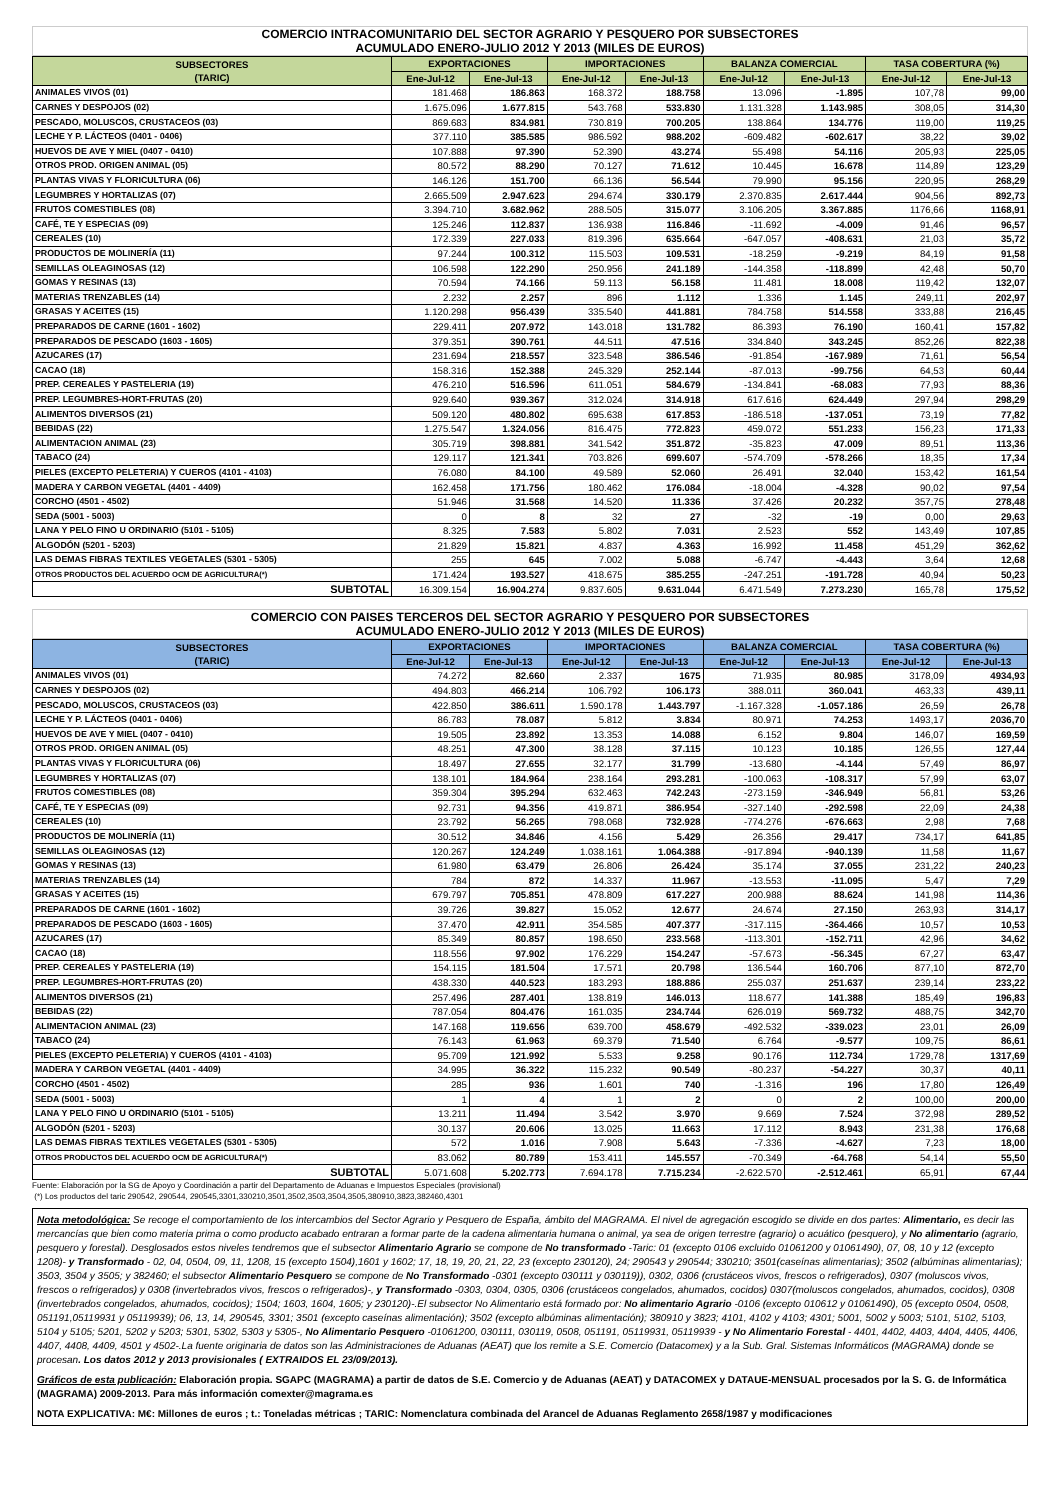COMERCIO INTRACOMUNITARIO DEL SECTOR AGRARIO Y PESQUERO POR SUBSECTORES
ACUMULADO ENERO-JULIO 2012 Y 2013 (MILES DE EUROS)
| SUBSECTORES (TARIC) | EXPORTACIONES | | IMPORTACIONES | | BALANZA COMERCIAL | | TASA COBERTURA (%) | |
| --- | --- | --- | --- | --- | --- | --- | --- | --- |
| | Ene-Jul-12 | Ene-Jul-13 | Ene-Jul-12 | Ene-Jul-13 | Ene-Jul-12 | Ene-Jul-13 | Ene-Jul-12 | Ene-Jul-13 |
| ANIMALES VIVOS (01) | 181.468 | 186.863 | 168.372 | 188.758 | 13.096 | -1.895 | 107,78 | 99,00 |
| CARNES Y DESPOJOS (02) | 1.675.096 | 1.677.815 | 543.768 | 533.830 | 1.131.328 | 1.143.985 | 308,05 | 314,30 |
| PESCADO, MOLUSCOS, CRUSTACEOS (03) | 869.683 | 834.981 | 730.819 | 700.205 | 138.864 | 134.776 | 119,00 | 119,25 |
| LECHE Y P. LÁCTEOS (0401 - 0406) | 377.110 | 385.585 | 986.592 | 988.202 | -609.482 | -602.617 | 38,22 | 39,02 |
| HUEVOS DE AVE Y MIEL (0407 - 0410) | 107.888 | 97.390 | 52.390 | 43.274 | 55.498 | 54.116 | 205,93 | 225,05 |
| OTROS PROD. ORIGEN ANIMAL (05) | 80.572 | 88.290 | 70.127 | 71.612 | 10.445 | 16.678 | 114,89 | 123,29 |
| PLANTAS VIVAS Y FLORICULTURA (06) | 146.126 | 151.700 | 66.136 | 56.544 | 79.990 | 95.156 | 220,95 | 268,29 |
| LEGUMBRES Y HORTALIZAS (07) | 2.665.509 | 2.947.623 | 294.674 | 330.179 | 2.370.835 | 2.617.444 | 904,56 | 892,73 |
| FRUTOS COMESTIBLES (08) | 3.394.710 | 3.682.962 | 288.505 | 315.077 | 3.106.205 | 3.367.885 | 1176,66 | 1168,91 |
| CAFÉ, TE Y ESPECIAS (09) | 125.246 | 112.837 | 136.938 | 116.846 | -11.692 | -4.009 | 91,46 | 96,57 |
| CEREALES (10) | 172.339 | 227.033 | 819.396 | 635.664 | -647.057 | -408.631 | 21,03 | 35,72 |
| PRODUCTOS DE MOLINERÍA (11) | 97.244 | 100.312 | 115.503 | 109.531 | -18.259 | -9.219 | 84,19 | 91,58 |
| SEMILLAS OLEAGINOSAS (12) | 106.598 | 122.290 | 250.956 | 241.189 | -144.358 | -118.899 | 42,48 | 50,70 |
| GOMAS Y RESINAS (13) | 70.594 | 74.166 | 59.113 | 56.158 | 11.481 | 18.008 | 119,42 | 132,07 |
| MATERIAS TRENZABLES (14) | 2.232 | 2.257 | 896 | 1.112 | 1.336 | 1.145 | 249,11 | 202,97 |
| GRASAS Y ACEITES (15) | 1.120.298 | 956.439 | 335.540 | 441.881 | 784.758 | 514.558 | 333,88 | 216,45 |
| PREPARADOS DE CARNE (1601 - 1602) | 229.411 | 207.972 | 143.018 | 131.782 | 86.393 | 76.190 | 160,41 | 157,82 |
| PREPARADOS DE PESCADO (1603 - 1605) | 379.351 | 390.761 | 44.511 | 47.516 | 334.840 | 343.245 | 852,26 | 822,38 |
| AZUCARES (17) | 231.694 | 218.557 | 323.548 | 386.546 | -91.854 | -167.989 | 71,61 | 56,54 |
| CACAO (18) | 158.316 | 152.388 | 245.329 | 252.144 | -87.013 | -99.756 | 64,53 | 60,44 |
| PREP. CEREALES Y PASTELERIA (19) | 476.210 | 516.596 | 611.051 | 584.679 | -134.841 | -68.083 | 77,93 | 88,36 |
| PREP. LEGUMBRES-HORT-FRUTAS (20) | 929.640 | 939.367 | 312.024 | 314.918 | 617.616 | 624.449 | 297,94 | 298,29 |
| ALIMENTOS DIVERSOS (21) | 509.120 | 480.802 | 695.638 | 617.853 | -186.518 | -137.051 | 73,19 | 77,82 |
| BEBIDAS (22) | 1.275.547 | 1.324.056 | 816.475 | 772.823 | 459.072 | 551.233 | 156,23 | 171,33 |
| ALIMENTACION ANIMAL (23) | 305.719 | 398.881 | 341.542 | 351.872 | -35.823 | 47.009 | 89,51 | 113,36 |
| TABACO (24) | 129.117 | 121.341 | 703.826 | 699.607 | -574.709 | -578.266 | 18,35 | 17,34 |
| PIELES (EXCEPTO PELETERIA) Y CUEROS (4101 - 4103) | 76.080 | 84.100 | 49.589 | 52.060 | 26.491 | 32.040 | 153,42 | 161,54 |
| MADERA Y CARBON VEGETAL (4401 - 4409) | 162.458 | 171.756 | 180.462 | 176.084 | -18.004 | -4.328 | 90,02 | 97,54 |
| CORCHO (4501 - 4502) | 51.946 | 31.568 | 14.520 | 11.336 | 37.426 | 20.232 | 357,75 | 278,48 |
| SEDA (5001 - 5003) | 0 | 8 | 32 | 27 | -32 | -19 | 0,00 | 29,63 |
| LANA Y PELO FINO U ORDINARIO (5101 - 5105) | 8.325 | 7.583 | 5.802 | 7.031 | 2.523 | 552 | 143,49 | 107,85 |
| ALGODÓN (5201 - 5203) | 21.829 | 15.821 | 4.837 | 4.363 | 16.992 | 11.458 | 451,29 | 362,62 |
| LAS DEMAS FIBRAS TEXTILES VEGETALES (5301 - 5305) | 255 | 645 | 7.002 | 5.088 | -6.747 | -4.443 | 3,64 | 12,68 |
| OTROS PRODUCTOS DEL ACUERDO OCM DE AGRICULTURA(*) | 171.424 | 193.527 | 418.675 | 385.255 | -247.251 | -191.728 | 40,94 | 50,23 |
| SUBTOTAL | 16.309.154 | 16.904.274 | 9.837.605 | 9.631.044 | 6.471.549 | 7.273.230 | 165,78 | 175,52 |
COMERCIO CON PAISES TERCEROS DEL SECTOR AGRARIO Y PESQUERO POR SUBSECTORES
ACUMULADO ENERO-JULIO 2012 Y 2013 (MILES DE EUROS)
| SUBSECTORES (TARIC) | EXPORTACIONES | | IMPORTACIONES | | BALANZA COMERCIAL | | TASA COBERTURA (%) | |
| --- | --- | --- | --- | --- | --- | --- | --- | --- |
| | Ene-Jul-12 | Ene-Jul-13 | Ene-Jul-12 | Ene-Jul-13 | Ene-Jul-12 | Ene-Jul-13 | Ene-Jul-12 | Ene-Jul-13 |
| ANIMALES VIVOS (01) | 74.272 | 82.660 | 2.337 | 1675 | 71.935 | 80.985 | 3178,09 | 4934,93 |
| CARNES Y DESPOJOS (02) | 494.803 | 466.214 | 106.792 | 106.173 | 388.011 | 360.041 | 463,33 | 439,11 |
| PESCADO, MOLUSCOS, CRUSTACEOS (03) | 422.850 | 386.611 | 1.590.178 | 1.443.797 | -1.167.328 | -1.057.186 | 26,59 | 26,78 |
| LECHE Y P. LÁCTEOS (0401 - 0406) | 86.783 | 78.087 | 5.812 | 3.834 | 80.971 | 74.253 | 1493,17 | 2036,70 |
| HUEVOS DE AVE Y MIEL (0407 - 0410) | 19.505 | 23.892 | 13.353 | 14.088 | 6.152 | 9.804 | 146,07 | 169,59 |
| OTROS PROD. ORIGEN ANIMAL (05) | 48.251 | 47.300 | 38.128 | 37.115 | 10.123 | 10.185 | 126,55 | 127,44 |
| PLANTAS VIVAS Y FLORICULTURA (06) | 18.497 | 27.655 | 32.177 | 31.799 | -13.680 | -4.144 | 57,49 | 86,97 |
| LEGUMBRES Y HORTALIZAS (07) | 138.101 | 184.964 | 238.164 | 293.281 | -100.063 | -108.317 | 57,99 | 63,07 |
| FRUTOS COMESTIBLES (08) | 359.304 | 395.294 | 632.463 | 742.243 | -273.159 | -346.949 | 56,81 | 53,26 |
| CAFÉ, TE Y ESPECIAS (09) | 92.731 | 94.356 | 419.871 | 386.954 | -327.140 | -292.598 | 22,09 | 24,38 |
| CEREALES (10) | 23.792 | 56.265 | 798.068 | 732.928 | -774.276 | -676.663 | 2,98 | 7,68 |
| PRODUCTOS DE MOLINERÍA (11) | 30.512 | 34.846 | 4.156 | 5.429 | 26.356 | 29.417 | 734,17 | 641,85 |
| SEMILLAS OLEAGINOSAS (12) | 120.267 | 124.249 | 1.038.161 | 1.064.388 | -917.894 | -940.139 | 11,58 | 11,67 |
| GOMAS Y RESINAS (13) | 61.980 | 63.479 | 26.806 | 26.424 | 35.174 | 37.055 | 231,22 | 240,23 |
| MATERIAS TRENZABLES (14) | 784 | 872 | 14.337 | 11.967 | -13.553 | -11.095 | 5,47 | 7,29 |
| GRASAS Y ACEITES (15) | 679.797 | 705.851 | 478.809 | 617.227 | 200.988 | 88.624 | 141,98 | 114,36 |
| PREPARADOS DE CARNE (1601 - 1602) | 39.726 | 39.827 | 15.052 | 12.677 | 24.674 | 27.150 | 263,93 | 314,17 |
| PREPARADOS DE PESCADO (1603 - 1605) | 37.470 | 42.911 | 354.585 | 407.377 | -317.115 | -364.466 | 10,57 | 10,53 |
| AZUCARES (17) | 85.349 | 80.857 | 198.650 | 233.568 | -113.301 | -152.711 | 42,96 | 34,62 |
| CACAO (18) | 118.556 | 97.902 | 176.229 | 154.247 | -57.673 | -56.345 | 67,27 | 63,47 |
| PREP. CEREALES Y PASTELERIA (19) | 154.115 | 181.504 | 17.571 | 20.798 | 136.544 | 160.706 | 877,10 | 872,70 |
| PREP. LEGUMBRES-HORT-FRUTAS (20) | 438.330 | 440.523 | 183.293 | 188.886 | 255.037 | 251.637 | 239,14 | 233,22 |
| ALIMENTOS DIVERSOS (21) | 257.496 | 287.401 | 138.819 | 146.013 | 118.677 | 141.388 | 185,49 | 196,83 |
| BEBIDAS (22) | 787.054 | 804.476 | 161.035 | 234.744 | 626.019 | 569.732 | 488,75 | 342,70 |
| ALIMENTACION ANIMAL (23) | 147.168 | 119.656 | 639.700 | 458.679 | -492.532 | -339.023 | 23,01 | 26,09 |
| TABACO (24) | 76.143 | 61.963 | 69.379 | 71.540 | 6.764 | -9.577 | 109,75 | 86,61 |
| PIELES (EXCEPTO PELETERIA) Y CUEROS (4101 - 4103) | 95.709 | 121.992 | 5.533 | 9.258 | 90.176 | 112.734 | 1729,78 | 1317,69 |
| MADERA Y CARBON VEGETAL (4401 - 4409) | 34.995 | 36.322 | 115.232 | 90.549 | -80.237 | -54.227 | 30,37 | 40,11 |
| CORCHO (4501 - 4502) | 285 | 936 | 1.601 | 740 | -1.316 | 196 | 17,80 | 126,49 |
| SEDA (5001 - 5003) | 1 | 4 | 1 | 2 | 0 | 2 | 100,00 | 200,00 |
| LANA Y PELO FINO U ORDINARIO (5101 - 5105) | 13.211 | 11.494 | 3.542 | 3.970 | 9.669 | 7.524 | 372,98 | 289,52 |
| ALGODÓN (5201 - 5203) | 30.137 | 20.606 | 13.025 | 11.663 | 17.112 | 8.943 | 231,38 | 176,68 |
| LAS DEMAS FIBRAS TEXTILES VEGETALES (5301 - 5305) | 572 | 1.016 | 7.908 | 5.643 | -7.336 | -4.627 | 7,23 | 18,00 |
| OTROS PRODUCTOS DEL ACUERDO OCM DE AGRICULTURA(*) | 83.062 | 80.789 | 153.411 | 145.557 | -70.349 | -64.768 | 54,14 | 55,50 |
| SUBTOTAL | 5.071.608 | 5.202.773 | 7.694.178 | 7.715.234 | -2.622.570 | -2.512.461 | 65,91 | 67,44 |
Fuente: Elaboración por la SG de Apoyo y Coordinación a partir del Departamento de Aduanas e Impuestos Especiales (provisional)
(*) Los productos del taric 290542, 290544, 290545,3301,330210,3501,3502,3503,3504,3505,380910,3823,382460,4301
Nota metodológica: Se recoge el comportamiento de los intercambios del Sector Agrario y Pesquero de España, ámbito del MAGRAMA. El nivel de agregación escogido se divide en dos partes: Alimentario, es decir las mercancías que bien como materia prima o como producto acabado entraran a formar parte de la cadena alimentaria humana o animal, ya sea de origen terrestre (agrario) o acuático (pesquero), y No alimentario (agrario, pesquero y forestal). Desglosados estos niveles tendremos que el subsector Alimentario Agrario se compone de No transformado -Taric: 01 (excepto 0106 excluido 01061200 y 01061490), 07, 08, 10 y 12 (excepto 1208)- y Transformado - 02, 04, 0504, 09, 11, 1208, 15 (excepto 1504),1601 y 1602; 17, 18, 19, 20, 21, 22, 23 (excepto 230120), 24; 290543 y 290544; 330210; 3501(caseínas alimentarias); 3502 (albúminas alimentarias); 3503, 3504 y 3505; y 382460; el subsector Alimentario Pesquero se compone de No Transformado -0301 (excepto 030111 y 030119)), 0302, 0306 (crustáceos vivos, frescos o refrigerados), 0307 (moluscos vivos, frescos o refrigerados) y 0308 (invertebrados vivos, frescos o refrigerados)-, y Transformado -0303, 0304, 0305, 0306 (crustáceos congelados, ahumados, cocidos) 0307(moluscos congelados, ahumados, cocidos), 0308 (invertebrados congelados, ahumados, cocidos); 1504; 1603, 1604, 1605; y 230120)-.El subsector No Alimentario está formado por: No alimentario Agrario -0106 (excepto 010612 y 01061490), 05 (excepto 0504, 0508, 051191,05119931 y 05119939); 06, 13, 14, 290545, 3301; 3501 (excepto caseínas alimentación); 3502 (excepto albúminas alimentación); 380910 y 3823; 4101, 4102 y 4103; 4301; 5001, 5002 y 5003; 5101, 5102, 5103, 5104 y 5105; 5201, 5202 y 5203; 5301, 5302, 5303 y 5305-, No Alimentario Pesquero -01061200, 030111, 030119, 0508, 051191, 05119931, 05119939 - y No Alimentario Forestal - 4401, 4402, 4403, 4404, 4405, 4406, 4407, 4408, 4409, 4501 y 4502-.La fuente originaria de datos son las Administraciones de Aduanas (AEAT) que los remite a S.E. Comercio (Datacomex) y a la Sub. Gral. Sistemas Informáticos (MAGRAMA) donde se procesan. Los datos 2012 y 2013 provisionales ( EXTRAIDOS EL 23/09/2013).
Gráficos de esta publicación: Elaboración propia. SGAPC (MAGRAMA) a partir de datos de S.E. Comercio y de Aduanas (AEAT) y DATACOMEX y DATAUE-MENSUAL procesados por la S. G. de Informática (MAGRAMA) 2009-2013. Para más información comexter@magrama.es
NOTA EXPLICATIVA: M€: Millones de euros ; t.: Toneladas métricas ; TARIC: Nomenclatura combinada del Arancel de Aduanas Reglamento 2658/1987 y modificaciones